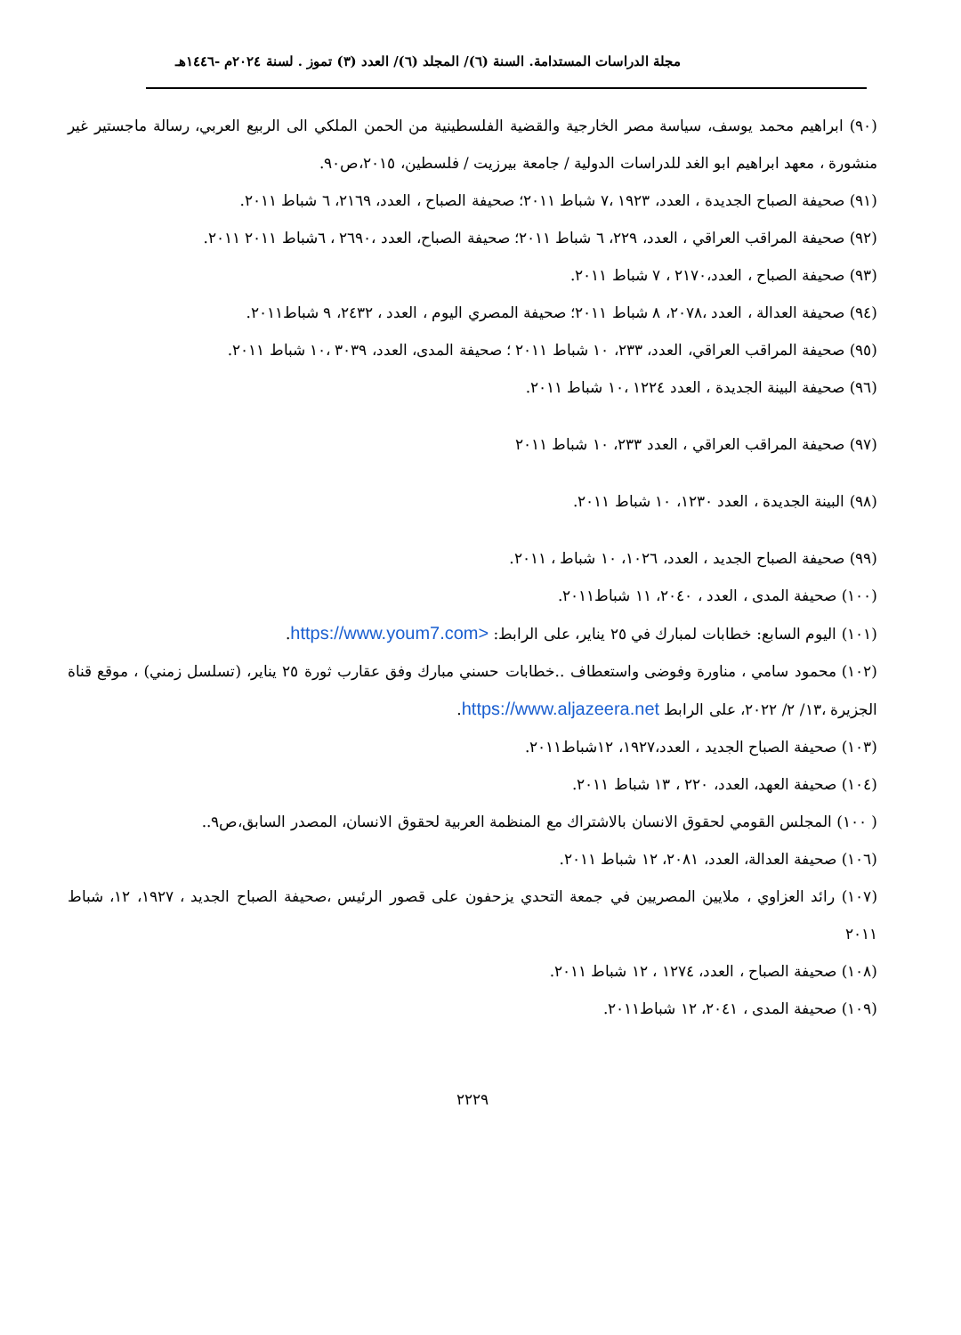مجلة الدراسات المستدامة. السنة (٦)/ المجلد (٦)/ العدد (٣) تموز . لسنة ٢٠٢٤م -١٤٤٦هـ
(٩٠) ابراهيم محمد يوسف، سياسة مصر الخارجية والقضية الفلسطينية من الحمن الملكي الى الربيع العربي، رسالة ماجستير غير منشورة ، معهد ابراهيم ابو الغد للدراسات الدولية / جامعة بيرزيت / فلسطين، ٢٠١٥،ص٩٠.
(٩١) صحيفة الصباح الجديدة ، العدد، ١٩٢٣ ،٧ شباط ٢٠١١؛ صحيفة الصباح ، العدد، ٢١٦٩، ٦ شباط ٢٠١١.
(٩٢) صحيفة المراقب العراقي ، العدد، ٢٢٩، ٦ شباط ٢٠١١؛ صحيفة الصباح، العدد ،٢٦٩٠ ، ٦شباط ٢٠١١ ٢٠١١.
(٩٣) صحيفة الصباح ، العدد،٢١٧٠ ، ٧ شباط ٢٠١١.
(٩٤) صحيفة العدالة ، العدد ،٢٠٧٨، ٨ شباط ٢٠١١؛ صحيفة المصري اليوم ، العدد ، ٢٤٣٢، ٩ شباط٢٠١١.
(٩٥) صحيفة المراقب العراقي، العدد، ٢٣٣، ١٠ شباط ٢٠١١ ؛ صحيفة المدى، العدد، ٣٠٣٩ ،١٠ شباط ٢٠١١.
(٩٦) صحيفة البينة الجديدة ، العدد ١٢٢٤ ،١٠ شباط ٢٠١١.
(٩٧) صحيفة المراقب العراقي ، العدد ٢٣٣، ١٠ شباط ٢٠١١
(٩٨) البينة الجديدة ، العدد ١٢٣٠، ١٠ شباط ٢٠١١.
(٩٩) صحيفة الصباح الجديد ، العدد، ١٠٢٦، ١٠ شباط ، ٢٠١١.
(١٠٠) صحيفة المدى ، العدد ، ٢٠٤٠، ١١ شباط٢٠١١.
(١٠١) اليوم السابع: خطابات لمبارك في ٢٥ يناير، على الرابط: <https://www.youm7.com.
(١٠٢) محمود سامي ، مناورة وفوضى واستعطاف ..خطابات حسني مبارك وفق عقارب ثورة ٢٥ يناير، (تسلسل زمني) ، موقع قناة الجزيرة ،١٣/ ٢/ ٢٠٢٢، على الرابط https://www.aljazeera.net.
(١٠٣) صحيفة الصباح الجديد ، العدد،١٩٢٧، ١٢شباط٢٠١١.
(١٠٤) صحيفة العهد، العدد، ٢٢٠ ، ١٣ شباط ٢٠١١.
( ١٠٠) المجلس القومي لحقوق الانسان بالاشتراك مع المنظمة العربية لحقوق الانسان، المصدر السابق،ص٩..
(١٠٦) صحيفة العدالة، العدد، ٢٠٨١، ١٢ شباط ٢٠١١.
(١٠٧) رائد العزاوي ، ملايين المصريين في جمعة التحدي يزحفون على قصور الرئيس ،صحيفة الصباح الجديد ، ١٩٢٧، ١٢، شباط ٢٠١١
(١٠٨) صحيفة الصباح ، العدد، ١٢٧٤ ، ١٢ شباط ٢٠١١.
(١٠٩) صحيفة المدى ، ٢٠٤١، ١٢ شباط٢٠١١.
٢٢٢٩